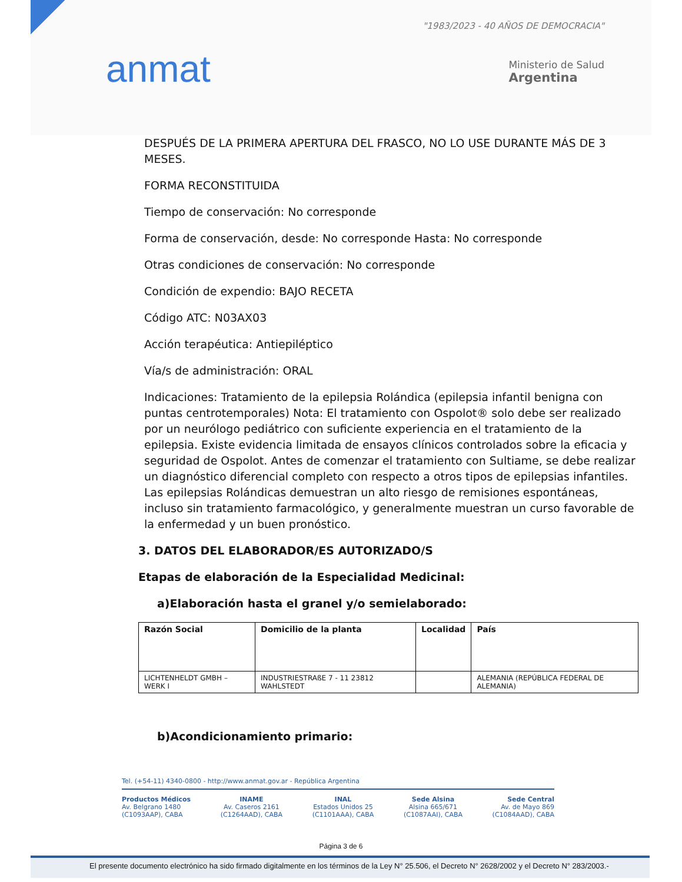anmat
"1983/2023 - 40 AÑOS DE DEMOCRACIA"
Ministerio de Salud
Argentina
DESPUÉS DE LA PRIMERA APERTURA DEL FRASCO, NO LO USE DURANTE MÁS DE 3 MESES.
FORMA RECONSTITUIDA
Tiempo de conservación: No corresponde
Forma de conservación, desde: No corresponde Hasta: No corresponde
Otras condiciones de conservación: No corresponde
Condición de expendio: BAJO RECETA
Código ATC: N03AX03
Acción terapéutica: Antiepiléptico
Vía/s de administración: ORAL
Indicaciones: Tratamiento de la epilepsia Rolándica (epilepsia infantil benigna con puntas centrotemporales) Nota: El tratamiento con Ospolot® solo debe ser realizado por un neurólogo pediátrico con suficiente experiencia en el tratamiento de la epilepsia. Existe evidencia limitada de ensayos clínicos controlados sobre la eficacia y seguridad de Ospolot. Antes de comenzar el tratamiento con Sultiame, se debe realizar un diagnóstico diferencial completo con respecto a otros tipos de epilepsias infantiles. Las epilepsias Rolándicas demuestran un alto riesgo de remisiones espontáneas, incluso sin tratamiento farmacológico, y generalmente muestran un curso favorable de la enfermedad y un buen pronóstico.
3. DATOS DEL ELABORADOR/ES AUTORIZADO/S
Etapas de elaboración de la Especialidad Medicinal:
a)Elaboración hasta el granel y/o semielaborado:
| Razón Social | Domicilio de la planta | Localidad | País |
| --- | --- | --- | --- |
| LICHTENHELDT GMBH – WERK I | INDUSTRIESTRAßE 7 - 11 23812 WAHLSTEDT | | ALEMANIA (REPÚBLICA FEDERAL DE ALEMANIA) |
b)Acondicionamiento primario:
Tel. (+54-11) 4340-0800 - http://www.anmat.gov.ar - República Argentina
Productos Médicos
Av. Belgrano 1480
(C1093AAP), CABA
INAME
Av. Caseros 2161
(C1264AAD), CABA
INAL
Estados Unidos 25
(C1101AAA), CABA
Sede Alsina
Alsina 665/671
(C1087AAI), CABA
Sede Central
Av. de Mayo 869
(C1084AAD), CABA
Página 3 de 6
El presente documento electrónico ha sido firmado digitalmente en los términos de la Ley N° 25.506, el Decreto N° 2628/2002 y el Decreto N° 283/2003.-